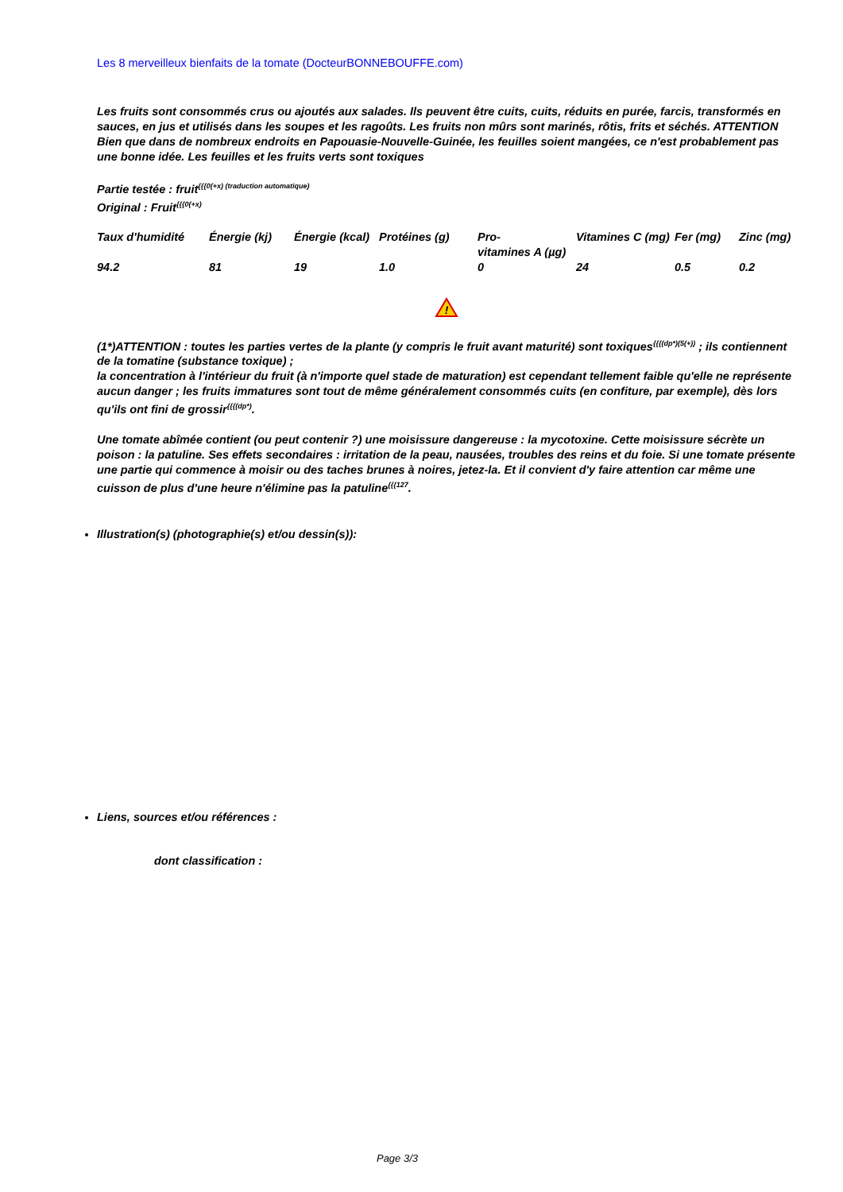Les 8 merveilleux bienfaits de la tomate (DocteurBONNEBOUFFE.com)
Les fruits sont consommés crus ou ajoutés aux salades. Ils peuvent être cuits, cuits, réduits en purée, farcis, transformés en sauces, en jus et utilisés dans les soupes et les ragoûts. Les fruits non mûrs sont marinés, rôtis, frits et séchés. ATTENTION Bien que dans de nombreux endroits en Papouasie-Nouvelle-Guinée, les feuilles soient mangées, ce n'est probablement pas une bonne idée. Les feuilles et les fruits verts sont toxiques
Partie testée : fruit<sup>{{{0(+x) (traduction automatique)</sup>
Original : Fruit<sup>{{{0(+x)</sup>
| Taux d'humidité | Énergie (kj) | Énergie (kcal) | Protéines (g) | Pro- vitamines A (µg) | Vitamines C (mg) | Fer (mg) | Zinc (mg) |
| 94.2 | 81 | 19 | 1.0 | 0 | 24 | 0.5 | 0.2 |
!
(1*)ATTENTION : toutes les parties vertes de la plante (y compris le fruit avant maturité) sont toxiques<sup>{{{(dp*)(5(+))</sup> ; ils contiennent de la tomatine (substance toxique) ;
la concentration à l'intérieur du fruit (à n'importe quel stade de maturation) est cependant tellement faible qu'elle ne représente aucun danger ; les fruits immatures sont tout de même généralement consommés cuits (en confiture, par exemple), dès lors qu'ils ont fini de grossir<sup>{{{(dp*)</sup>.
Une tomate abîmée contient (ou peut contenir ?) une moisissure dangereuse : la mycotoxine. Cette moisissure sécrète un poison : la patuline. Ses effets secondaires : irritation de la peau, nausées, troubles des reins et du foie. Si une tomate présente une partie qui commence à moisir ou des taches brunes à noires, jetez-la. Et il convient d'y faire attention car même une cuisson de plus d'une heure n'élimine pas la patuline<sup>{{{127</sup>.
Illustration(s) (photographie(s) et/ou dessin(s)):
Liens, sources et/ou références :
dont classification :
Page 3/3